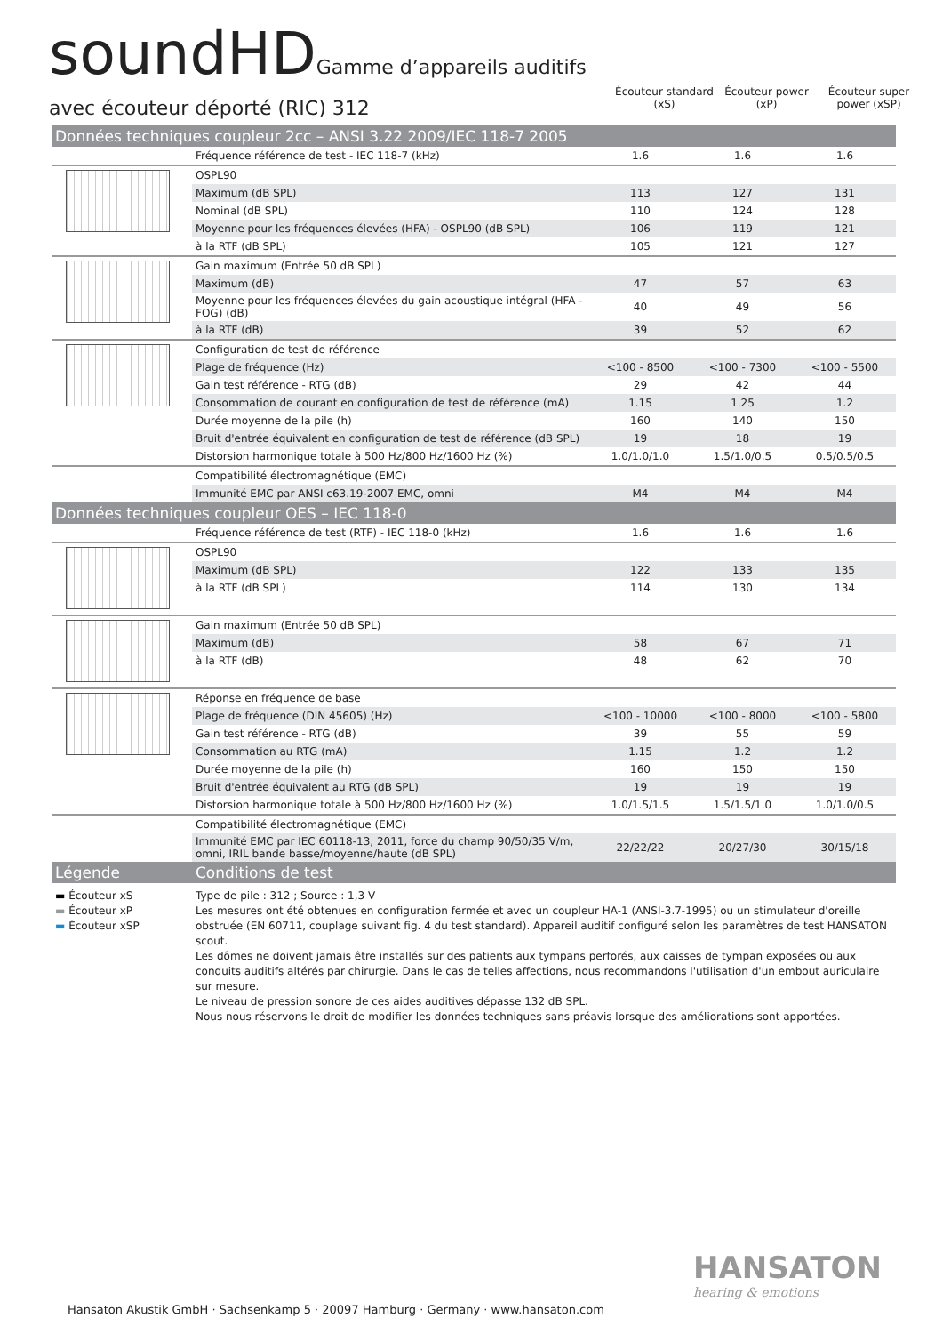soundHDGamme d’appareils auditifs
avec écouteur déporté (RIC) 312
Écouteur standard (xS)
Écouteur power (xP)
Écouteur super power (xSP)
| Données techniques coupleur 2cc – ANSI 3.22 2009/IEC 118-7 2005 | | | | |
| | Fréquence référence de test - IEC 118-7 (kHz) | 1.6 | 1.6 | 1.6 |
| | OSPL90 | | | |
| | Maximum (dB SPL) | 113 | 127 | 131 |
| | Nominal (dB SPL) | 110 | 124 | 128 |
| | Moyenne pour les fréquences élevées (HFA) - OSPL90 (dB SPL) | 106 | 119 | 121 |
| | à la RTF (dB SPL) | 105 | 121 | 127 |
| | Gain maximum (Entrée 50 dB SPL) | | | |
| | Maximum (dB) | 47 | 57 | 63 |
| | Moyenne pour les fréquences élevées du gain acoustique intégral (HFA - FOG) (dB) | 40 | 49 | 56 |
| | à la RTF (dB) | 39 | 52 | 62 |
| | Configuration de test de référence | | | |
| | Plage de fréquence (Hz) | <100 - 8500 | <100 - 7300 | <100 - 5500 |
| | Gain test référence - RTG (dB) | 29 | 42 | 44 |
| | Consommation de courant en configuration de test de référence (mA) | 1.15 | 1.25 | 1.2 |
| | Durée moyenne de la pile (h) | 160 | 140 | 150 |
| | Bruit d'entrée équivalent en configuration de test de référence (dB SPL) | 19 | 18 | 19 |
| | Distorsion harmonique totale à 500 Hz/800 Hz/1600 Hz (%) | 1.0/1.0/1.0 | 1.5/1.0/0.5 | 0.5/0.5/0.5 |
| | Compatibilité électromagnétique (EMC) | | | |
| | Immunité EMC par ANSI c63.19-2007 EMC, omni | M4 | M4 | M4 |
| Données techniques coupleur OES – IEC 118-0 | | | | |
| | Fréquence référence de test (RTF) - IEC 118-0 (kHz) | 1.6 | 1.6 | 1.6 |
| | OSPL90 | | | |
| | Maximum (dB SPL) | 122 | 133 | 135 |
| | à la RTF (dB SPL) | 114 | 130 | 134 |
| | Gain maximum (Entrée 50 dB SPL) | | | |
| | Maximum (dB) | 58 | 67 | 71 |
| | à la RTF (dB) | 48 | 62 | 70 |
| | Réponse en fréquence de base | | | |
| | Plage de fréquence (DIN 45605) (Hz) | <100 - 10000 | <100 - 8000 | <100 - 5800 |
| | Gain test référence - RTG (dB) | 39 | 55 | 59 |
| | Consommation au RTG (mA) | 1.15 | 1.2 | 1.2 |
| | Durée moyenne de la pile (h) | 160 | 150 | 150 |
| | Bruit d'entrée équivalent au RTG (dB SPL) | 19 | 19 | 19 |
| | Distorsion harmonique totale à 500 Hz/800 Hz/1600 Hz (%) | 1.0/1.5/1.5 | 1.5/1.5/1.0 | 1.0/1.0/0.5 |
| | Compatibilité électromagnétique (EMC) | | | |
| | Immunité EMC par IEC 60118-13, 2011, force du champ 90/50/35 V/m, omni, IRIL bande basse/moyenne/haute (dB SPL) | 22/22/22 | 20/27/30 | 30/15/18 |
| Légende | Conditions de test | | | |
| ▬ Écouteur xS ▬ Écouteur xP ▬ Écouteur xSP | Type de pile : 312 ; Source : 1,3 V Les mesures ont été obtenues en configuration fermée et avec un coupleur HA-1 (ANSI-3.7-1995) ou un stimulateur d'oreille obstruée (EN 60711, couplage suivant fig. 4 du test standard). Appareil auditif configuré selon les paramètres de test HANSATON scout. Les dômes ne doivent jamais être installés sur des patients aux tympans perforés, aux caisses de tympan exposées ou aux conduits auditifs altérés par chirurgie. Dans le cas de telles affections, nous recommandons l'utilisation d'un embout auriculaire sur mesure. Le niveau de pression sonore de ces aides auditives dépasse 132 dB SPL. Nous nous réservons le droit de modifier les données techniques sans préavis lorsque des améliorations sont apportées. | | | |
HANSATON
hearing & emotions
Hansaton Akustik GmbH · Sachsenkamp 5 · 20097 Hamburg · Germany · www.hansaton.com